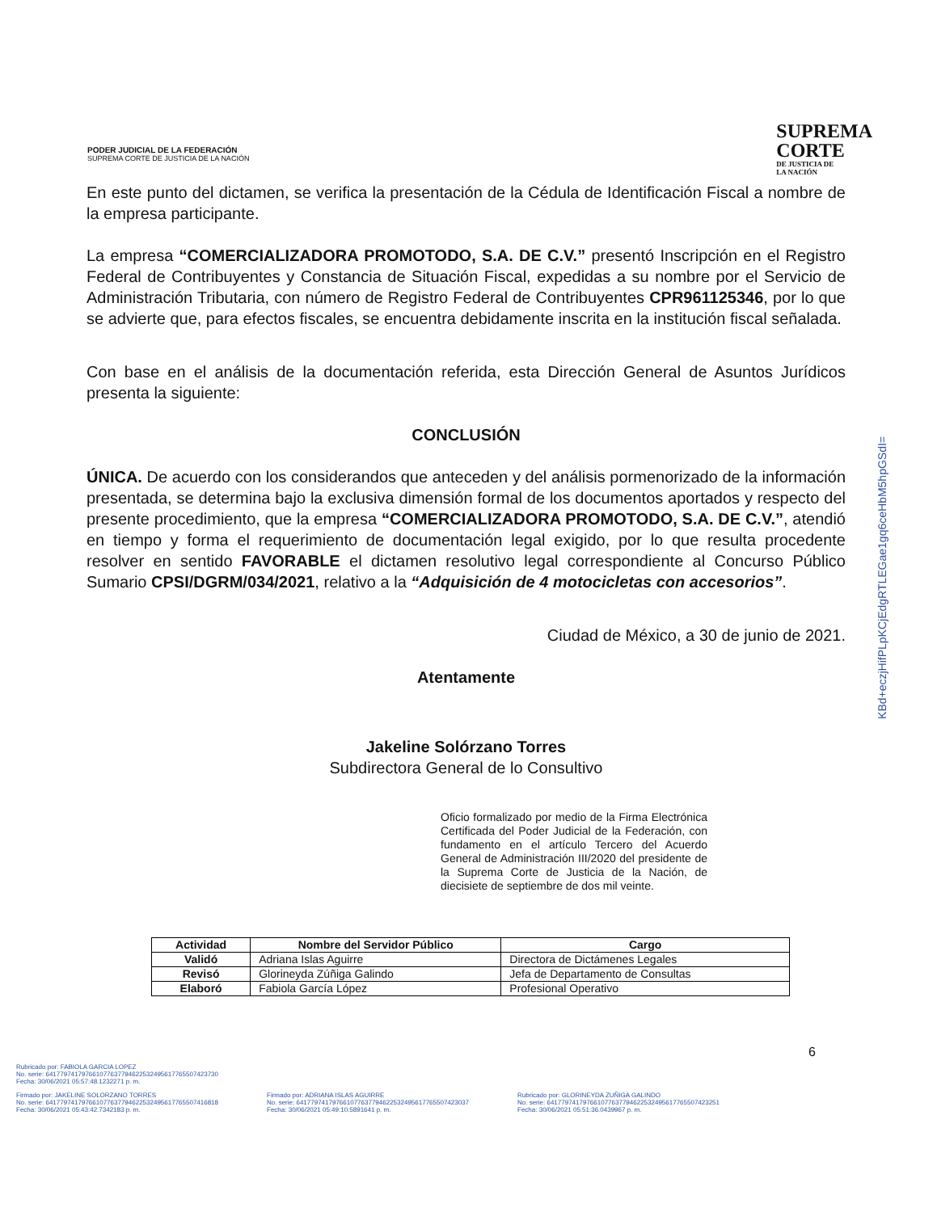PODER JUDICIAL DE LA FEDERACIÓN
SUPREMA CORTE DE JUSTICIA DE LA NACIÓN
SUPREMA
CORTE
DE JUSTICIA DE
LA NACIÓN
En este punto del dictamen, se verifica la presentación de la Cédula de Identificación Fiscal a nombre de la empresa participante.
La empresa “COMERCIALIZADORA PROMOTODO, S.A. DE C.V.” presentó Inscripción en el Registro Federal de Contribuyentes y Constancia de Situación Fiscal, expedidas a su nombre por el Servicio de Administración Tributaria, con número de Registro Federal de Contribuyentes CPR961125346, por lo que se advierte que, para efectos fiscales, se encuentra debidamente inscrita en la institución fiscal señalada.
Con base en el análisis de la documentación referida, esta Dirección General de Asuntos Jurídicos presenta la siguiente:
CONCLUSIÓN
ÚNICA. De acuerdo con los considerandos que anteceden y del análisis pormenorizado de la información presentada, se determina bajo la exclusiva dimensión formal de los documentos aportados y respecto del presente procedimiento, que la empresa “COMERCIALIZADORA PROMOTODO, S.A. DE C.V.”, atendió en tiempo y forma el requerimiento de documentación legal exigido, por lo que resulta procedente resolver en sentido FAVORABLE el dictamen resolutivo legal correspondiente al Concurso Público Sumario CPSI/DGRM/034/2021, relativo a la “Adquisición de 4 motocicletas con accesorios”.
Ciudad de México, a 30 de junio de 2021.
Atentamente
Jakeline Solórzano Torres
Subdirectora General de lo Consultivo
KBd+eczjHifPLpKCjEdgRTLEGae1gq6ceHbM5hpGSdI=
Oficio formalizado por medio de la Firma Electrónica Certificada del Poder Judicial de la Federación, con fundamento en el artículo Tercero del Acuerdo General de Administración III/2020 del presidente de la Suprema Corte de Justicia de la Nación, de diecisiete de septiembre de dos mil veinte.
| Actividad | Nombre del Servidor Público | Cargo |
| --- | --- | --- |
| Validó | Adriana Islas Aguirre | Directora de Dictámenes Legales |
| Revisó | Glorineyda Zúñiga Galindo | Jefa de Departamento de Consultas |
| Elaboró | Fabiola García López | Profesional Operativo |
6
Rubricado por: FABIOLA GARCIA LOPEZ
No. serie: 641779741797661077637794622532495617765507423730
Fecha: 30/06/2021 05:57:48.1232271 p. m.
Firmado por: JAKELINE SOLORZANO TORRES
No. serie: 641779741797661077637794622532495617765507416818
Fecha: 30/06/2021 05:43:42.7342183 p. m.
Firmado por: ADRIANA ISLAS AGUIRRE
No. serie: 641779741797661077637794622532495617765507423037
Fecha: 30/06/2021 05:49:10.5891641 p. m.
Rubricado por: GLORINEYDA ZUÑIGA GALINDO
No. serie: 641779741797661077637794622532495617765507423251
Fecha: 30/06/2021 05:51:36.0439967 p. m.